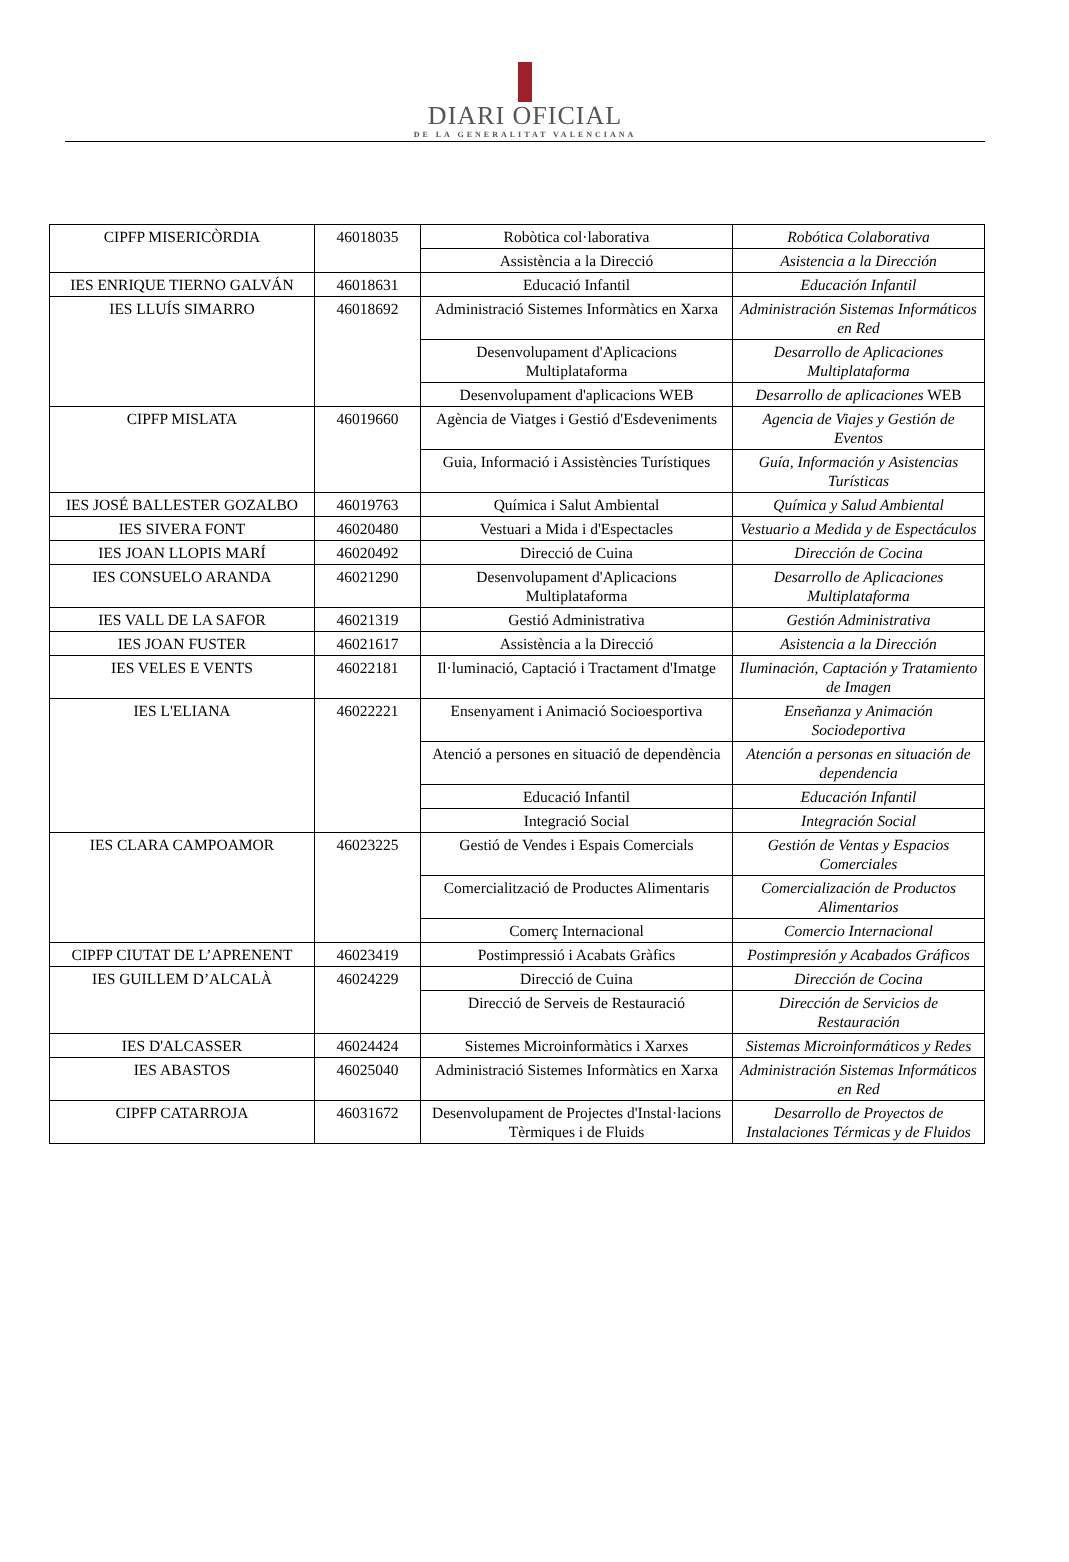DIARI OFICIAL
DE LA GENERALITAT VALENCIANA
| CIPFP MISERICÒRDIA | 46018035 | Robòtica col·laborativa | Robótica Colaborativa |
| | | Assistència a la Direcció | Asistencia a la Dirección |
| IES ENRIQUE TIERNO GALVÁN | 46018631 | Educació Infantil | Educación Infantil |
| IES LLUÍS SIMARRO | 46018692 | Administració Sistemes Informàtics en Xarxa | Administración Sistemas Informáticos en Red |
| | | Desenvolupament d'Aplicacions Multiplataforma | Desarrollo de Aplicaciones Multiplataforma |
| | | Desenvolupament d'aplicacions WEB | Desarrollo de aplicaciones WEB |
| CIPFP MISLATA | 46019660 | Agència de Viatges i Gestió d'Esdeveniments | Agencia de Viajes y Gestión de Eventos |
| | | Guia, Informació i Assistències Turístiques | Guía, Información y Asistencias Turísticas |
| IES JOSÉ BALLESTER GOZALBO | 46019763 | Química i Salut Ambiental | Química y Salud Ambiental |
| IES SIVERA FONT | 46020480 | Vestuari a Mida i d'Espectacles | Vestuario a Medida y de Espectáculos |
| IES JOAN LLOPIS MARÍ | 46020492 | Direcció de Cuina | Dirección de Cocina |
| IES CONSUELO ARANDA | 46021290 | Desenvolupament d'Aplicacions Multiplataforma | Desarrollo de Aplicaciones Multiplataforma |
| IES VALL DE LA SAFOR | 46021319 | Gestió Administrativa | Gestión Administrativa |
| IES JOAN FUSTER | 46021617 | Assistència a la Direcció | Asistencia a la Dirección |
| IES VELES E VENTS | 46022181 | Il·luminació, Captació i Tractament d'Imatge | Iluminación, Captación y Tratamiento de Imagen |
| IES L'ELIANA | 46022221 | Ensenyament i Animació Socioesportiva | Enseñanza y Animación Sociodeportiva |
| | | Atenció a persones en situació de dependència | Atención a personas en situación de dependencia |
| | | Educació Infantil | Educación Infantil |
| | | Integració Social | Integración Social |
| IES CLARA CAMPOAMOR | 46023225 | Gestió de Vendes i Espais Comercials | Gestión de Ventas y Espacios Comerciales |
| | | Comercialització de Productes Alimentaris | Comercialización de Productos Alimentarios |
| | | Comerç Internacional | Comercio Internacional |
| CIPFP CIUTAT DE L’APRENENT | 46023419 | Postimpressió i Acabats Gràfics | Postimpresión y Acabados Gráficos |
| IES GUILLEM D’ALCALÀ | 46024229 | Direcció de Cuina | Dirección de Cocina |
| | | Direcció de Serveis de Restauració | Dirección de Servicios de Restauración |
| IES D'ALCASSER | 46024424 | Sistemes Microinformàtics i Xarxes | Sistemas Microinformáticos y Redes |
| IES ABASTOS | 46025040 | Administració Sistemes Informàtics en Xarxa | Administración Sistemas Informáticos en Red |
| CIPFP CATARROJA | 46031672 | Desenvolupament de Projectes d'Instal·lacions Tèrmiques i de Fluids | Desarrollo de Proyectos de Instalaciones Térmicas y de Fluidos |